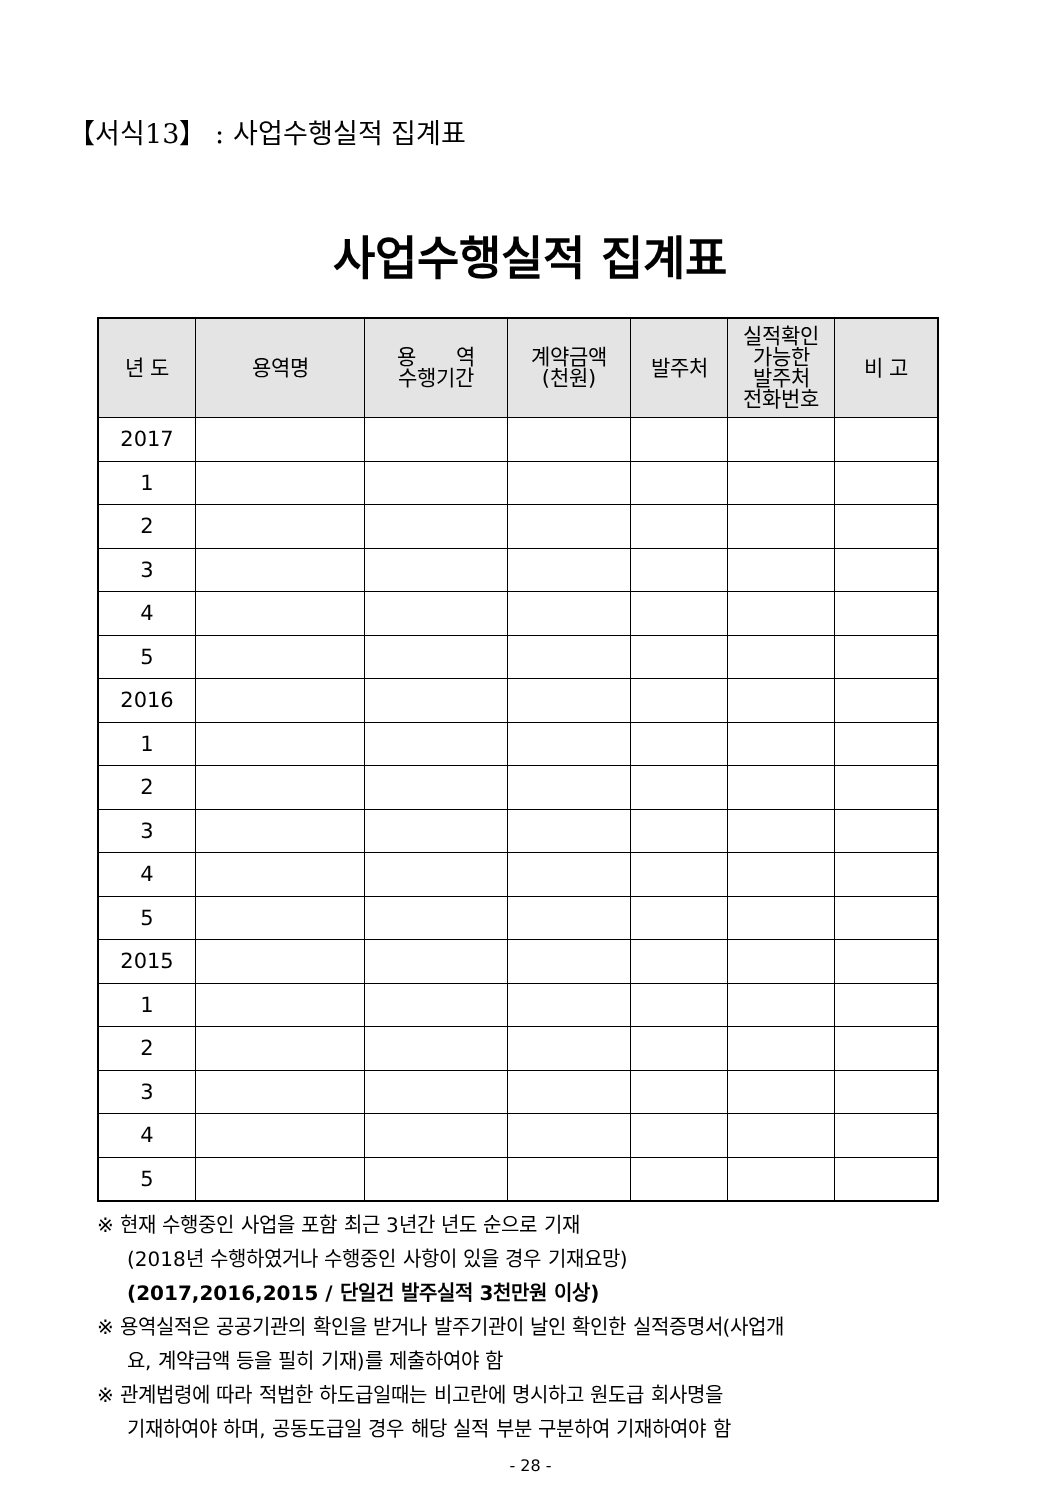【서식13】 : 사업수행실적 집계표
사업수행실적 집계표
| 년 도 | 용역명 | 용 역 수행기간 | 계약금액 (천원) | 발주처 | 실적확인 가능한 발주처 전화번호 | 비 고 |
| --- | --- | --- | --- | --- | --- | --- |
| 2017 | | | | | | |
| 1 | | | | | | |
| 2 | | | | | | |
| 3 | | | | | | |
| 4 | | | | | | |
| 5 | | | | | | |
| 2016 | | | | | | |
| 1 | | | | | | |
| 2 | | | | | | |
| 3 | | | | | | |
| 4 | | | | | | |
| 5 | | | | | | |
| 2015 | | | | | | |
| 1 | | | | | | |
| 2 | | | | | | |
| 3 | | | | | | |
| 4 | | | | | | |
| 5 | | | | | | |
※ 현재 수행중인 사업을 포함 최근 3년간 년도 순으로 기재
(2018년 수행하였거나 수행중인 사항이 있을 경우 기재요망)
(2017,2016,2015 / 단일건 발주실적 3천만원 이상)
※ 용역실적은 공공기관의 확인을 받거나 발주기관이 날인 확인한 실적증명서(사업개
요, 계약금액 등을 필히 기재)를 제출하여야 함
※ 관계법령에 따라 적법한 하도급일때는 비고란에 명시하고 원도급 회사명을
기재하여야 하며, 공동도급일 경우 해당 실적 부분 구분하여 기재하여야 함
- 28 -